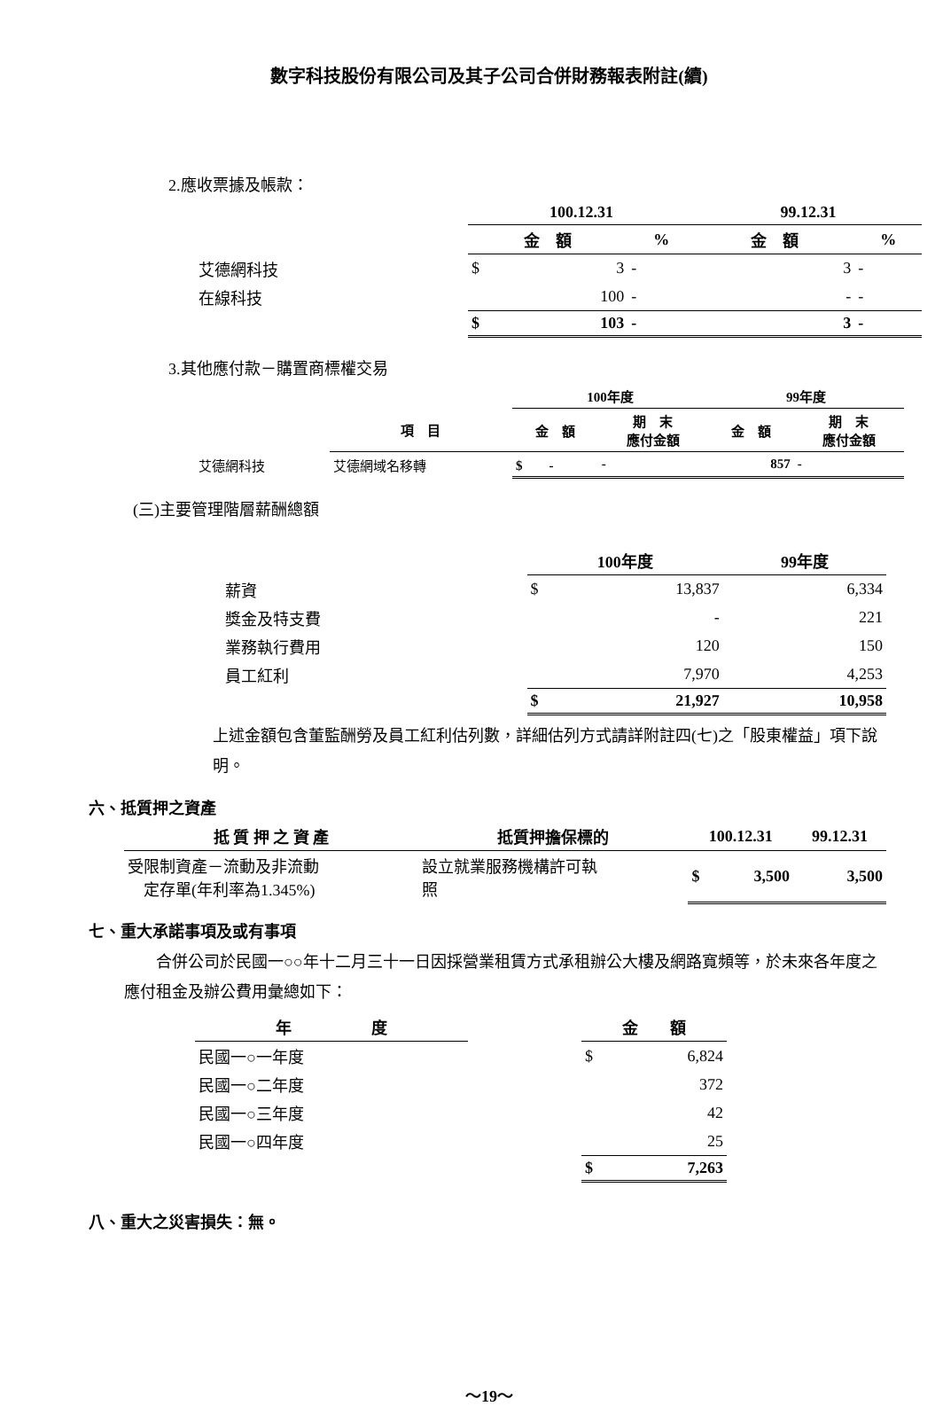數字科技股份有限公司及其子公司合併財務報表附註(續)
2.應收票據及帳款：
| | 100.12.31 | | | 99.12.31 | |
| | 金 額 | | % | 金 額 | % |
| 艾德網科技 | $ | 3 | - | 3 | - |
| 在線科技 | | 100 | - | - | - |
| | $ | 103 | - | 3 | - |
3.其他應付款－購置商標權交易
| | | 100年度 | | 99年度 | |
| | 項 目 | 金 額 | 期 末 應付金額 | 金 額 | 期 末 應付金額 |
| 艾德網科技 | 艾德網域名移轉 | $ - | - | 857 | - |
(三)主要管理階層薪酬總額
| | 100年度 | | 99年度 |
| 薪資 | $ | 13,837 | 6,334 |
| 獎金及特支費 | | - | 221 |
| 業務執行費用 | | 120 | 150 |
| 員工紅利 | | 7,970 | 4,253 |
| | $ | 21,927 | 10,958 |
上述金額包含董監酬勞及員工紅利估列數，詳細估列方式請詳附註四(七)之「股東權益」項下說明。
六、抵質押之資產
| 抵 質 押 之 資 產 | 抵質押擔保標的 | 100.12.31 | | 99.12.31 |
| --- | --- | --- | --- | --- |
| 受限制資產－流動及非流動 定存單(年利率為1.345%) | 設立就業服務機構許可執 照 | $ | 3,500 | 3,500 |
七、重大承諾事項及或有事項
　　合併公司於民國一○○年十二月三十一日因採營業租賃方式承租辦公大樓及網路寬頻等，於未來各年度之應付租金及辦公費用彙總如下：
| 年 度 | | 金 額 | |
| 民國一○一年度 | | $ | 6,824 |
| 民國一○二年度 | | | 372 |
| 民國一○三年度 | | | 42 |
| 民國一○四年度 | | | 25 |
| | | $ | 7,263 |
八、重大之災害損失：無。
～19～